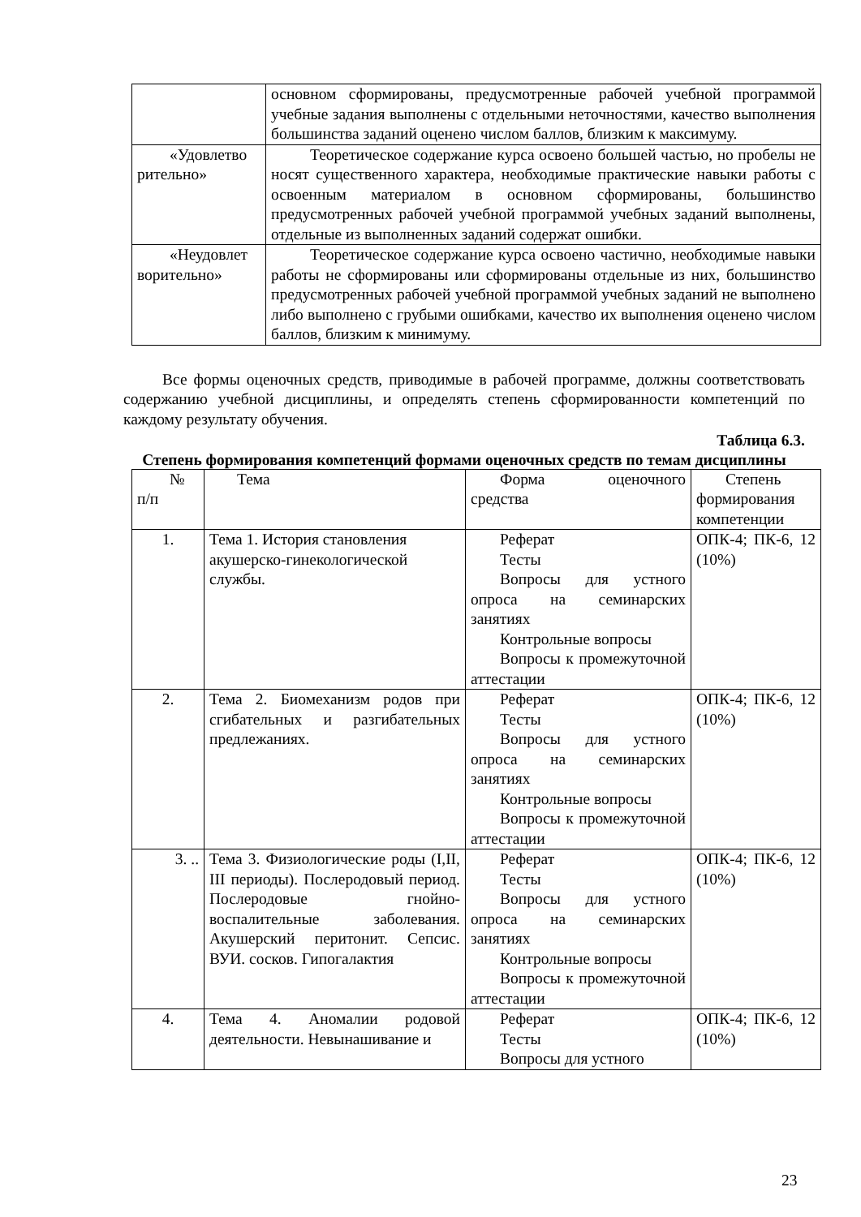| | основном сформированы, предусмотренные рабочей учебной программой учебные задания выполнены с отдельными неточностями, качество выполнения большинства заданий оценено числом баллов, близким к максимуму. |
| «Удовлетво рительно» | Теоретическое содержание курса освоено большей частью, но пробелы не носят существенного характера, необходимые практические навыки работы с освоенным материалом в основном сформированы, большинство предусмотренных рабочей учебной программой учебных заданий выполнены, отдельные из выполненных заданий содержат ошибки. |
| «Неудовлет ворительно» | Теоретическое содержание курса освоено частично, необходимые навыки работы не сформированы или сформированы отдельные из них, большинство предусмотренных рабочей учебной программой учебных заданий не выполнено либо выполнено с грубыми ошибками, качество их выполнения оценено числом баллов, близким к минимуму. |
Все формы оценочных средств, приводимые в рабочей программе, должны соответствовать содержанию учебной дисциплины, и определять степень сформированности компетенций по каждому результату обучения.
Таблица 6.3.
Степень формирования компетенций формами оценочных средств по темам дисциплины
| № п/п | Тема | Форма оценочного средства | Степень формирования компетенции |
| 1. | Тема 1. История становления акушерско-гинекологической службы. | Реферат Тесты Вопросы для устного опроса на семинарских занятиях Контрольные вопросы Вопросы к промежуточной аттестации | ОПК-4; ПК-6, 12 (10%) |
| 2. | Тема 2. Биомеханизм родов при сгибательных и разгибательных предлежаниях. | Реферат Тесты Вопросы для устного опроса на семинарских занятиях Контрольные вопросы Вопросы к промежуточной аттестации | ОПК-4; ПК-6, 12 (10%) |
| 3. .. | Тема 3. Физиологические роды (I,II, III периоды). Послеродовый период. Послеродовые гнойно-воспалительные заболевания. Акушерский перитонит. Сепсис. ВУИ. сосков. Гипогалактия | Реферат Тесты Вопросы для устного опроса на семинарских занятиях Контрольные вопросы Вопросы к промежуточной аттестации | ОПК-4; ПК-6, 12 (10%) |
| 4. | Тема 4. Аномалии родовой деятельности. Невынашивание и | Реферат Тесты Вопросы для устного | ОПК-4; ПК-6, 12 (10%) |
23